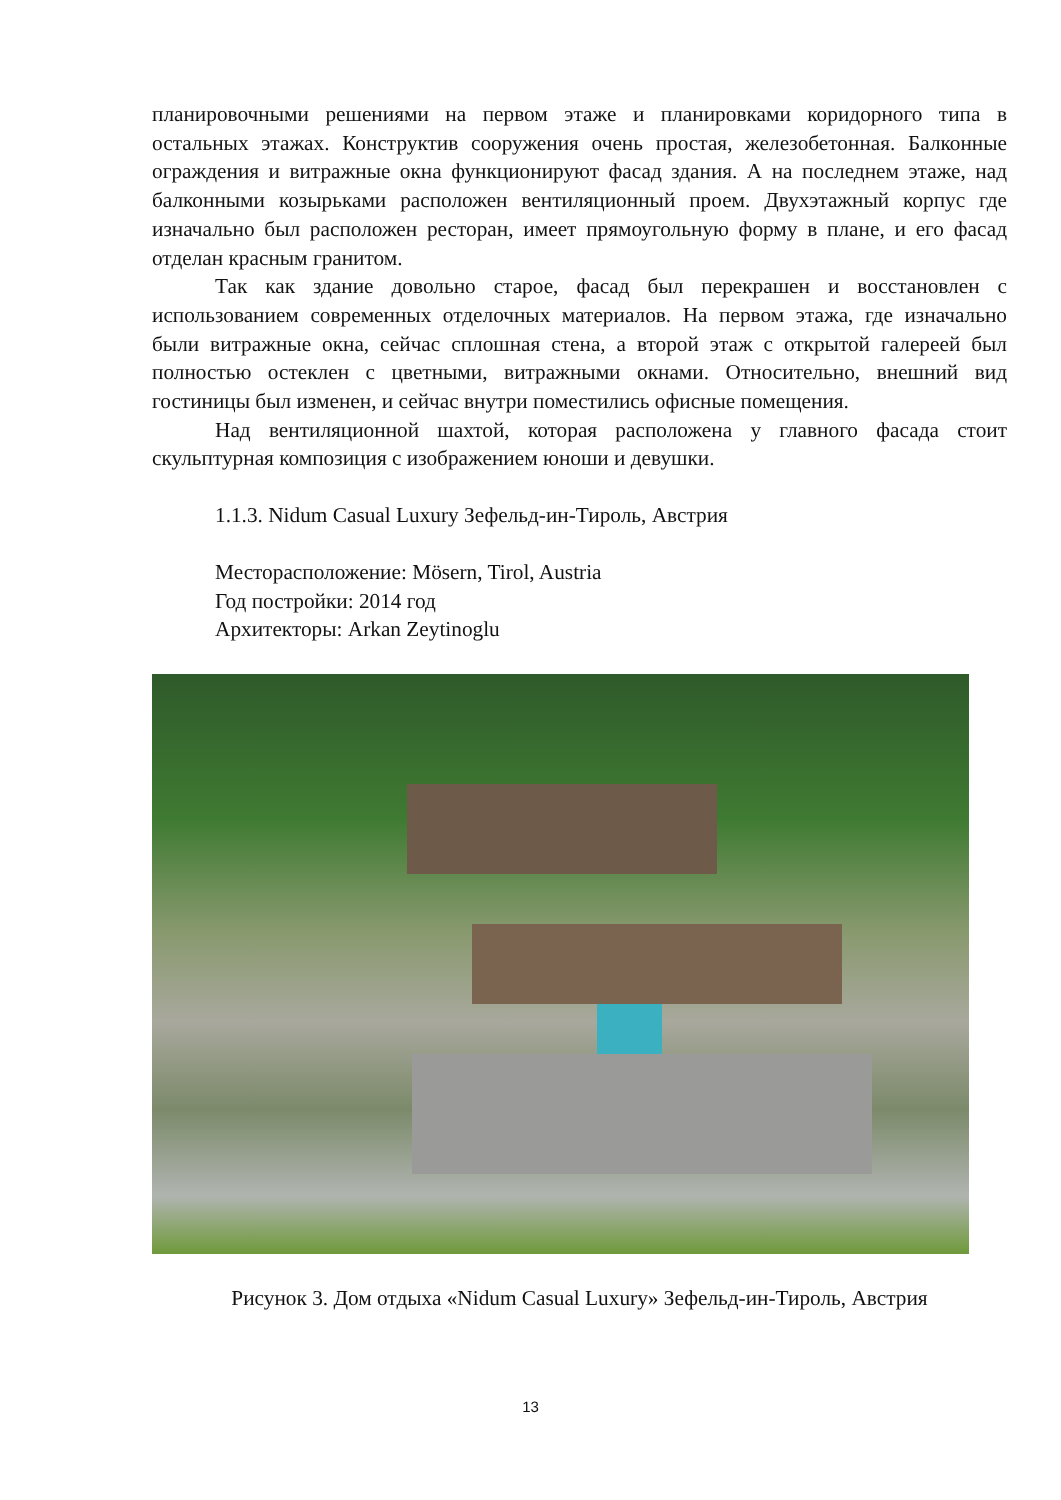планировочными решениями на первом этаже и планировками коридорного типа в остальных этажах. Конструктив сооружения очень простая, железобетонная. Балконные ограждения и витражные окна функционируют фасад здания. А на последнем этаже, над балконными козырьками расположен вентиляционный проем. Двухэтажный корпус где изначально был расположен ресторан, имеет прямоугольную форму в плане, и его фасад отделан красным гранитом.
Так как здание довольно старое, фасад был перекрашен и восстановлен с использованием современных отделочных материалов. На первом этажа, где изначально были витражные окна, сейчас сплошная стена, а второй этаж с открытой галереей был полностью остеклен с цветными, витражными окнами. Относительно, внешний вид гостиницы был изменен, и сейчас внутри поместились офисные помещения.
Над вентиляционной шахтой, которая расположена у главного фасада стоит скульптурная композиция с изображением юноши и девушки.
1.1.3. Nidum Casual Luxury Зефельд-ин-Тироль, Австрия
Месторасположение: Mösern, Tirol, Austria
Год постройки: 2014 год
Архитекторы: Arkan Zeytinoglu
Рисунок 3. Дом отдыха «Nidum Casual Luxury» Зефельд-ин-Тироль, Австрия
13